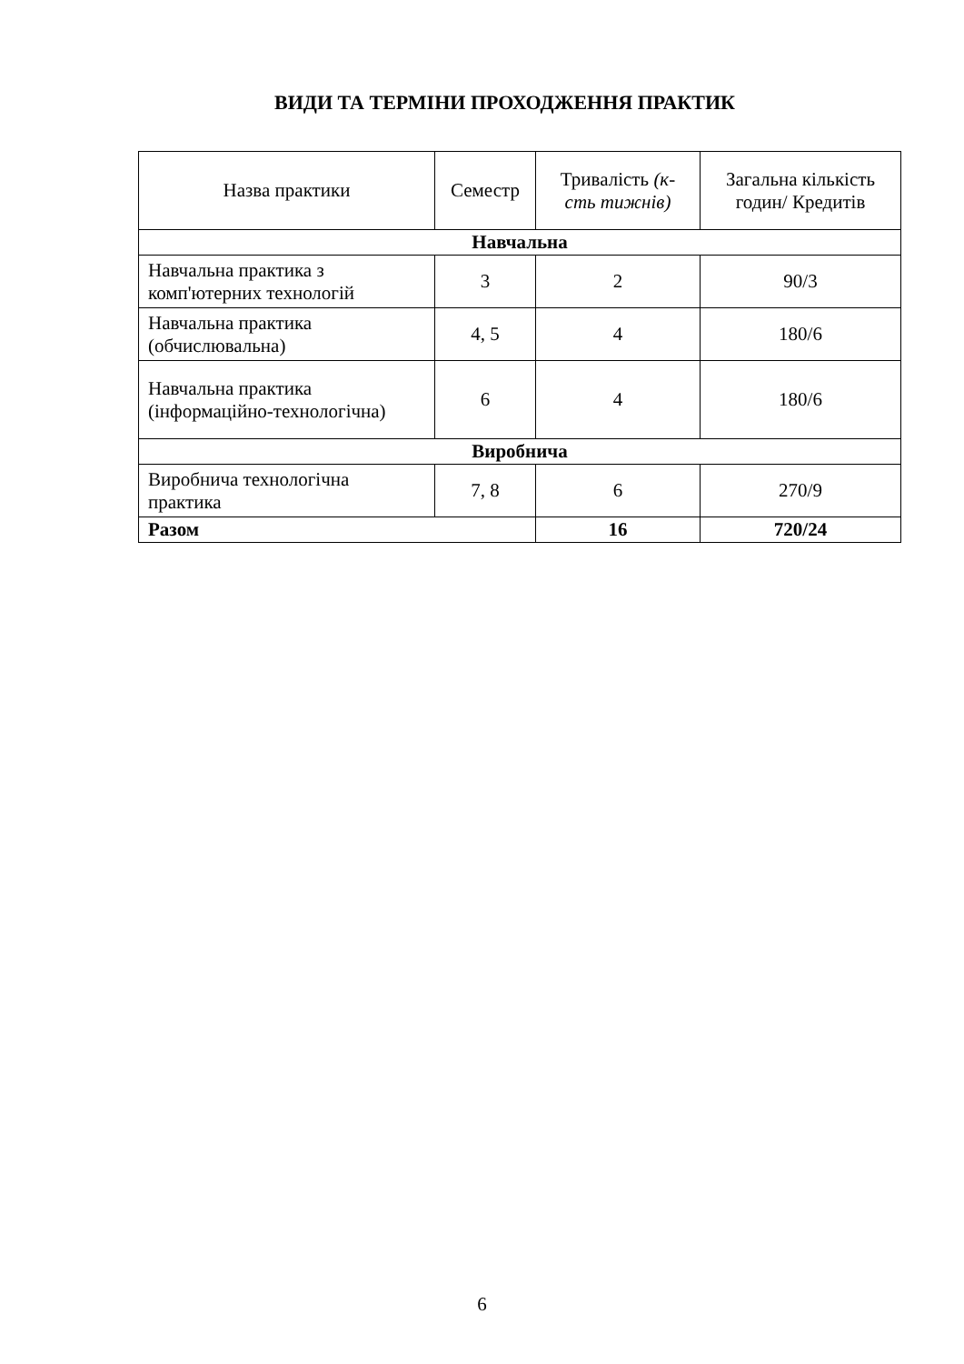ВИДИ ТА ТЕРМІНИ ПРОХОДЖЕННЯ ПРАКТИК
| Назва практики | Семестр | Тривалість (к-сть тижнів) | Загальна кількість годин/ Кредитів |
| --- | --- | --- | --- |
| Навчальна | | | |
| Навчальна практика з комп'ютерних технологій | 3 | 2 | 90/3 |
| Навчальна практика (обчислювальна) | 4, 5 | 4 | 180/6 |
| Навчальна практика (інформаційно-технологічна) | 6 | 4 | 180/6 |
| Виробнича | | | |
| Виробнича технологічна практика | 7, 8 | 6 | 270/9 |
| Разом | | 16 | 720/24 |
6